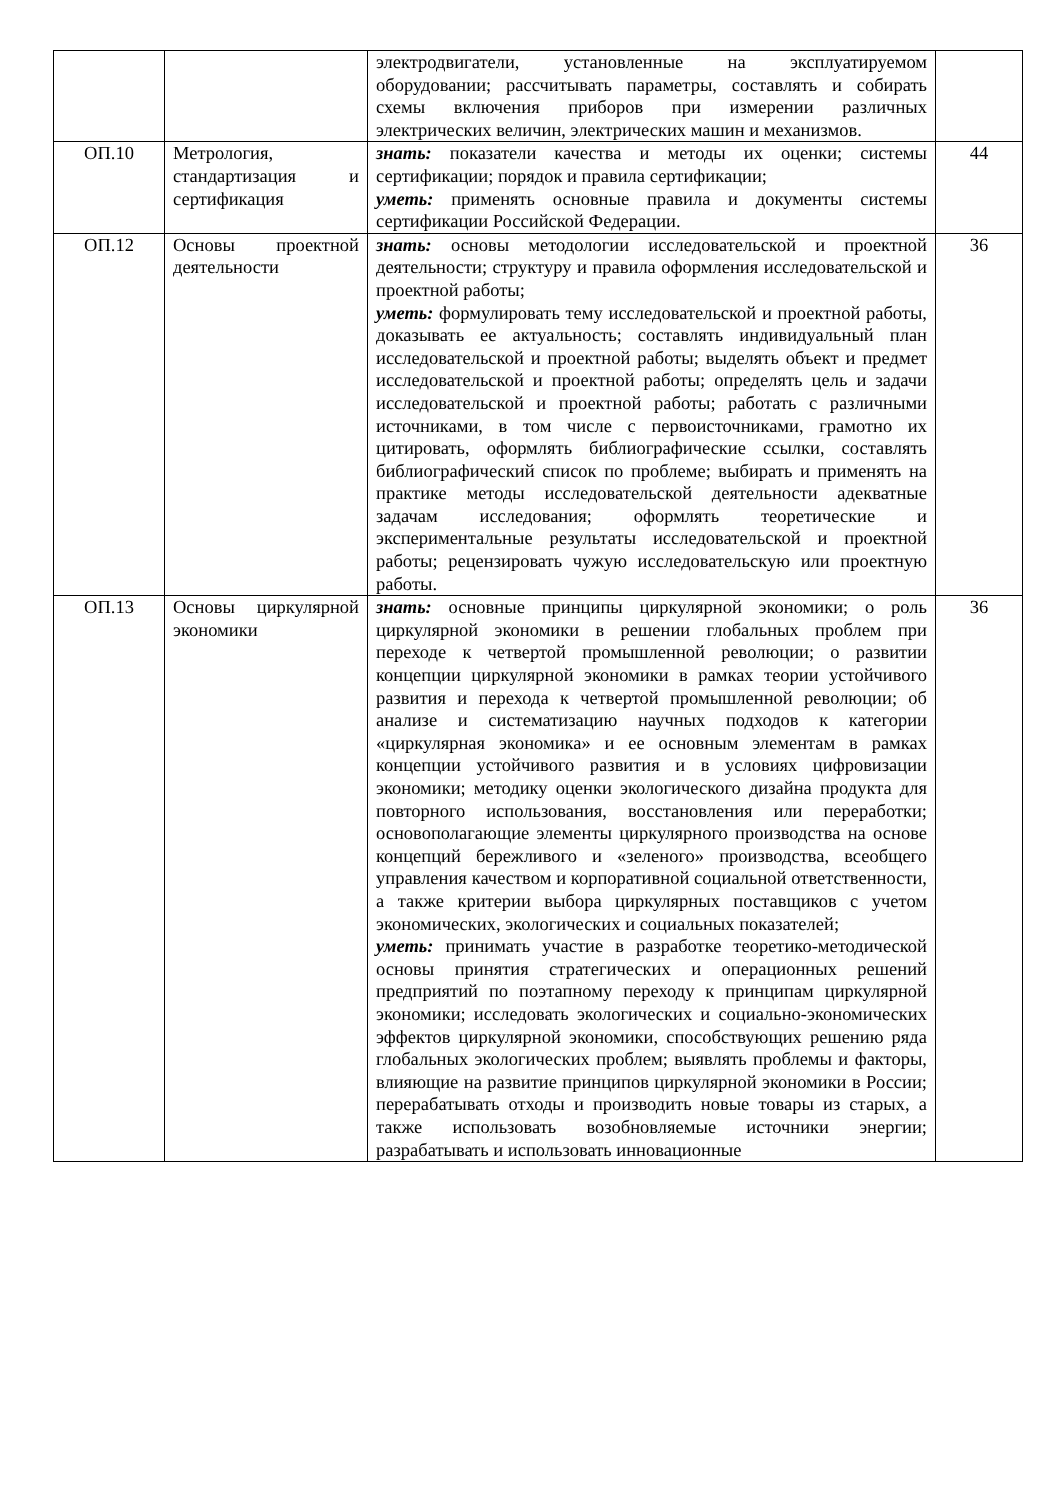| | | электродвигатели, установленные на эксплуатируемом оборудовании; рассчитывать параметры, составлять и собирать схемы включения приборов при измерении различных электрических величин, электрических машин и механизмов. | |
| ОП.10 | Метрология, стандартизация и сертификация | знать: показатели качества и методы их оценки; системы сертификации; порядок и правила сертификации; уметь: применять основные правила и документы системы сертификации Российской Федерации. | 44 |
| ОП.12 | Основы проектной деятельности | знать: основы методологии исследовательской и проектной деятельности; структуру и правила оформления исследовательской и проектной работы; уметь: формулировать тему исследовательской и проектной работы, доказывать ее актуальность; составлять индивидуальный план исследовательской и проектной работы; выделять объект и предмет исследовательской и проектной работы; определять цель и задачи исследовательской и проектной работы; работать с различными источниками, в том числе с первоисточниками, грамотно их цитировать, оформлять библиографические ссылки, составлять библиографический список по проблеме; выбирать и применять на практике методы исследовательской деятельности адекватные задачам исследования; оформлять теоретические и экспериментальные результаты исследовательской и проектной работы; рецензировать чужую исследовательскую или проектную работы. | 36 |
| ОП.13 | Основы циркулярной экономики | знать: основные принципы циркулярной экономики; о роль циркулярной экономики в решении глобальных проблем при переходе к четвертой промышленной революции; о развитии концепции циркулярной экономики в рамках теории устойчивого развития и перехода к четвертой промышленной революции; об анализе и систематизацию научных подходов к категории «циркулярная экономика» и ее основным элементам в рамках концепции устойчивого развития и в условиях цифровизации экономики; методику оценки экологического дизайна продукта для повторного использования, восстановления или переработки; основополагающие элементы циркулярного производства на основе концепций бережливого и «зеленого» производства, всеобщего управления качеством и корпоративной социальной ответственности, а также критерии выбора циркулярных поставщиков с учетом экономических, экологических и социальных показателей; уметь: принимать участие в разработке теоретико-методической основы принятия стратегических и операционных решений предприятий по поэтапному переходу к принципам циркулярной экономики; исследовать экологических и социально-экономических эффектов циркулярной экономики, способствующих решению ряда глобальных экологических проблем; выявлять проблемы и факторы, влияющие на развитие принципов циркулярной экономики в России; перерабатывать отходы и производить новые товары из старых, а также использовать возобновляемые источники энергии; разрабатывать и использовать инновационные | 36 |